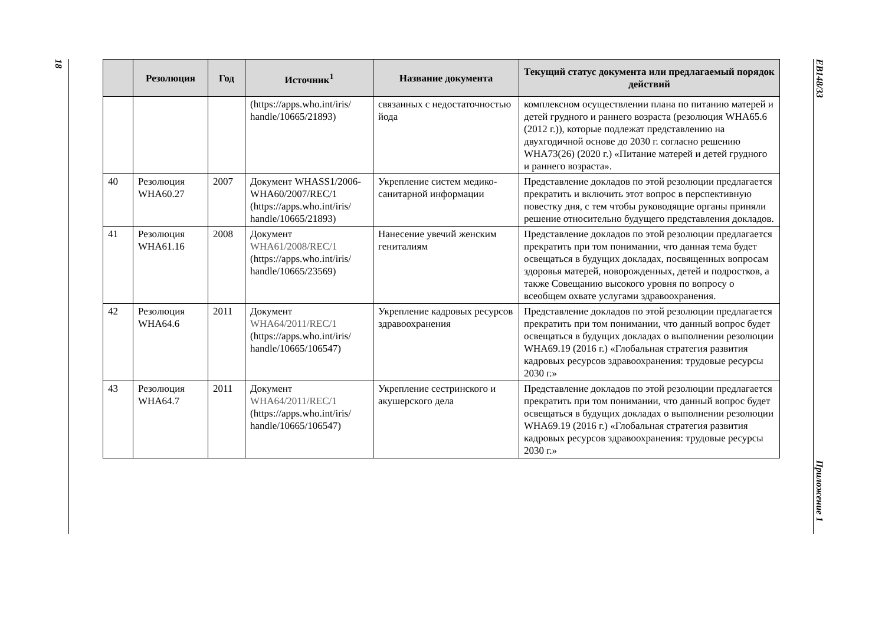18
EB148/33
Приложение 1
| | Резолюция | Год | Источник<sup>1</sup> | Название документа | Текущий статус документа или предлагаемый порядок действий |
| --- | --- | --- | --- | --- | --- |
| | | | (https://apps.who.int/iris/ handle/10665/21893) | связанных с недостаточностью йода | комплексном осуществлении плана по питанию матерей и детей грудного и раннего возраста (резолюция WHA65.6 (2012 г.)), которые подлежат представлению на двухгодичной основе до 2030 г. согласно решению WHA73(26) (2020 г.) «Питание матерей и детей грудного и раннего возраста». |
| 40 | Резолюция WHA60.27 | 2007 | Документ WHASS1/2006-WHA60/2007/REC/1 (https://apps.who.int/iris/ handle/10665/21893) | Укрепление систем медико-санитарной информации | Представление докладов по этой резолюции предлагается прекратить и включить этот вопрос в перспективную повестку дня, с тем чтобы руководящие органы приняли решение относительно будущего представления докладов. |
| 41 | Резолюция WHA61.16 | 2008 | Документ WHA61/2008/REC/1 (https://apps.who.int/iris/ handle/10665/23569) | Нанесение увечий женским гениталиям | Представление докладов по этой резолюции предлагается прекратить при том понимании, что данная тема будет освещаться в будущих докладах, посвященных вопросам здоровья матерей, новорожденных, детей и подростков, а также Совещанию высокого уровня по вопросу о всеобщем охвате услугами здравоохранения. |
| 42 | Резолюция WHA64.6 | 2011 | Документ WHA64/2011/REC/1 (https://apps.who.int/iris/ handle/10665/106547) | Укрепление кадровых ресурсов здравоохранения | Представление докладов по этой резолюции предлагается прекратить при том понимании, что данный вопрос будет освещаться в будущих докладах о выполнении резолюции WHA69.19 (2016 г.) «Глобальная стратегия развития кадровых ресурсов здравоохранения: трудовые ресурсы 2030 г.» |
| 43 | Резолюция WHA64.7 | 2011 | Документ WHA64/2011/REC/1 (https://apps.who.int/iris/ handle/10665/106547) | Укрепление сестринского и акушерского дела | Представление докладов по этой резолюции предлагается прекратить при том понимании, что данный вопрос будет освещаться в будущих докладах о выполнении резолюции WHA69.19 (2016 г.) «Глобальная стратегия развития кадровых ресурсов здравоохранения: трудовые ресурсы 2030 г.» |